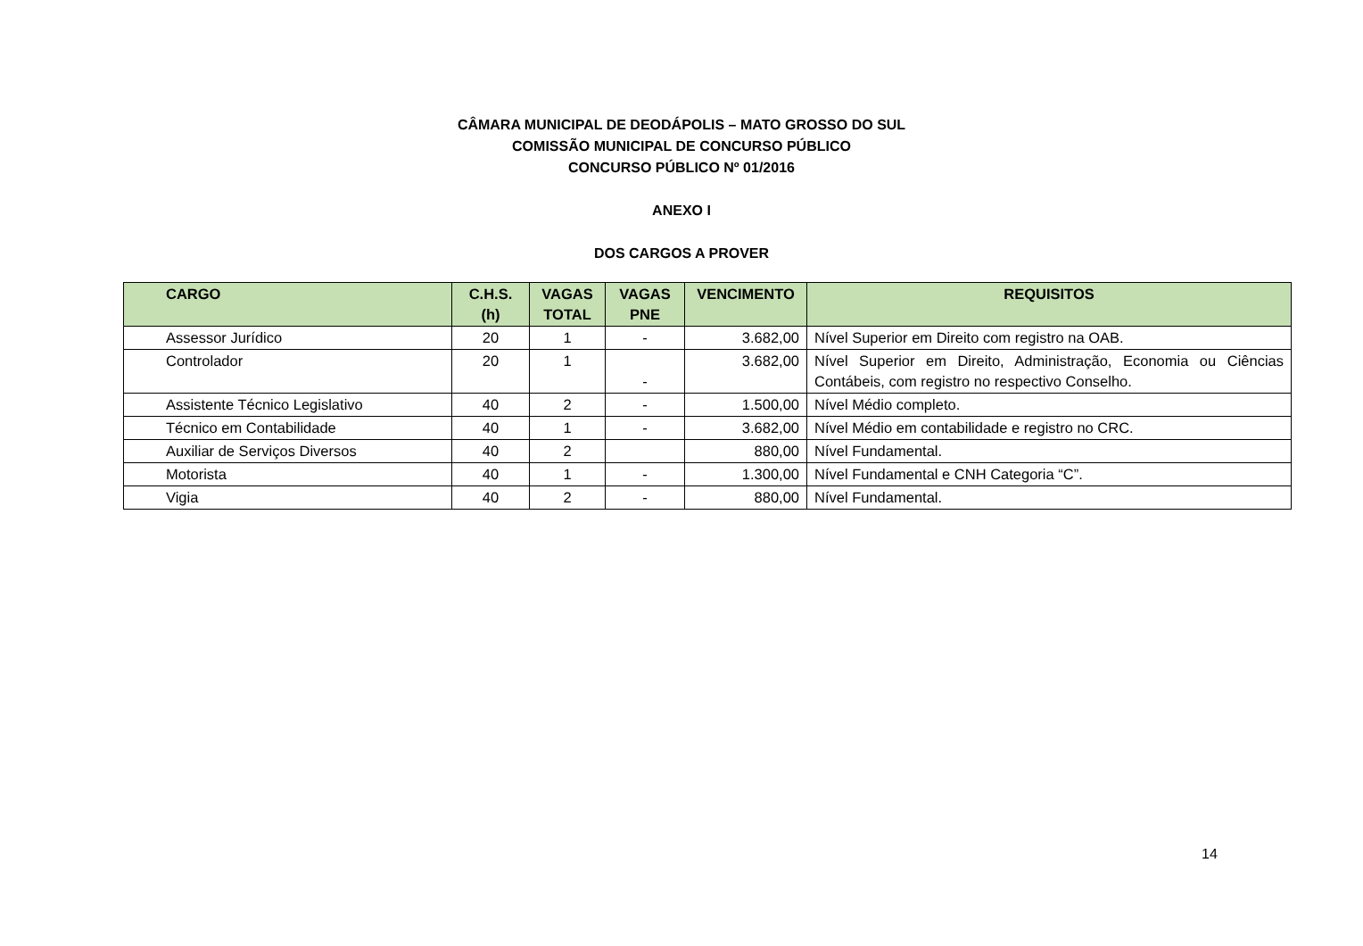CÂMARA MUNICIPAL DE DEODÁPOLIS – MATO GROSSO DO SUL
COMISSÃO MUNICIPAL DE CONCURSO PÚBLICO
CONCURSO PÚBLICO Nº 01/2016
ANEXO I
DOS CARGOS A PROVER
| CARGO | C.H.S. (h) | VAGAS TOTAL | VAGAS PNE | VENCIMENTO | REQUISITOS |
| --- | --- | --- | --- | --- | --- |
| Assessor Jurídico | 20 | 1 | - | 3.682,00 | Nível Superior em Direito com registro na OAB. |
| Controlador | 20 | 1 | - | 3.682,00 | Nível Superior em Direito, Administração, Economia ou Ciências Contábeis, com registro no respectivo Conselho. |
| Assistente Técnico Legislativo | 40 | 2 | - | 1.500,00 | Nível Médio completo. |
| Técnico em Contabilidade | 40 | 1 | - | 3.682,00 | Nível Médio em contabilidade e registro no CRC. |
| Auxiliar de Serviços Diversos | 40 | 2 | | 880,00 | Nível Fundamental. |
| Motorista | 40 | 1 | - | 1.300,00 | Nível Fundamental e CNH Categoria “C”. |
| Vigia | 40 | 2 | - | 880,00 | Nível Fundamental. |
14